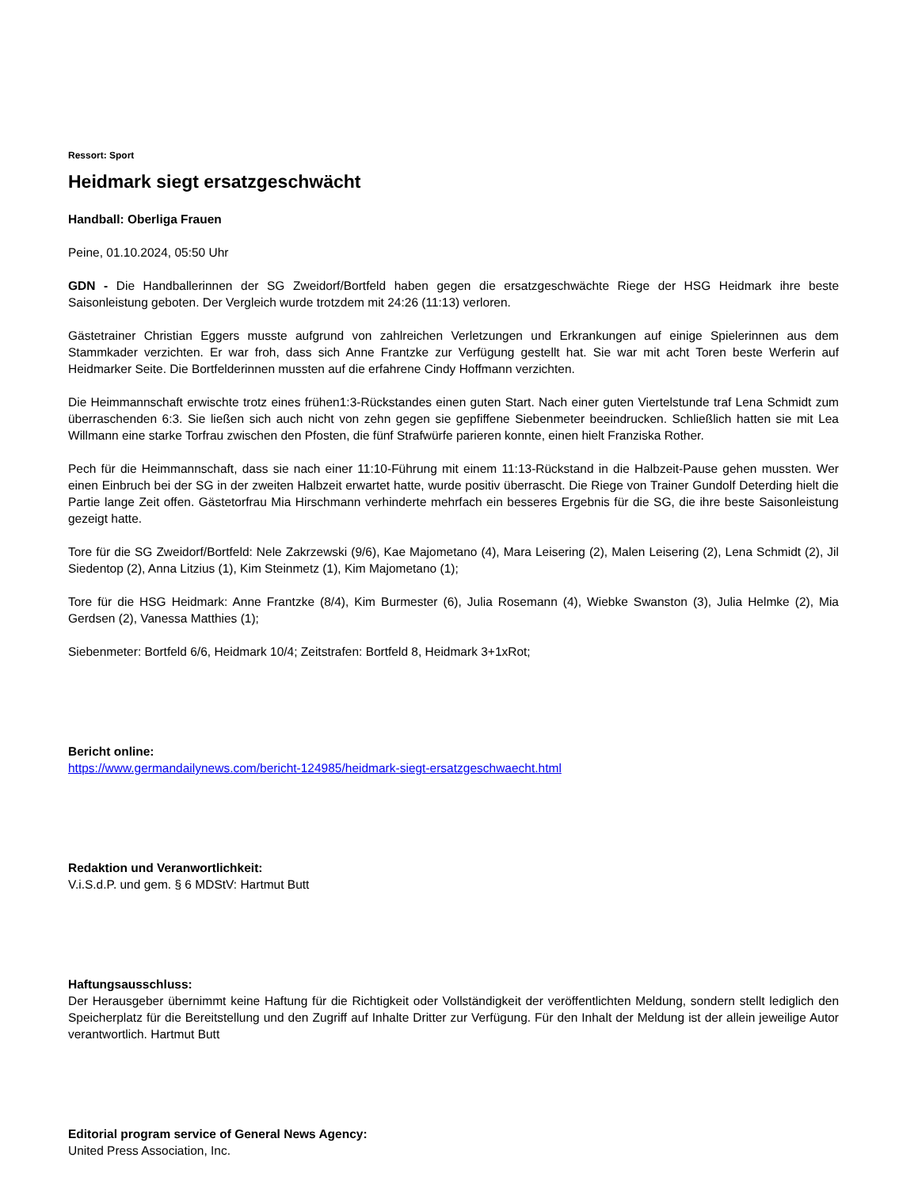Ressort: Sport
Heidmark siegt ersatzgeschwächt
Handball: Oberliga Frauen
Peine, 01.10.2024, 05:50 Uhr
GDN - Die Handballerinnen der SG Zweidorf/Bortfeld haben gegen die ersatzgeschwächte Riege der HSG Heidmark ihre beste Saisonleistung geboten. Der Vergleich wurde trotzdem mit 24:26 (11:13) verloren.
Gästetrainer Christian Eggers musste aufgrund von zahlreichen Verletzungen und Erkrankungen auf einige Spielerinnen aus dem Stammkader verzichten. Er war froh, dass sich Anne Frantzke zur Verfügung gestellt hat. Sie war mit acht Toren beste Werferin auf Heidmarker Seite. Die Bortfelderinnen mussten auf die erfahrene Cindy Hoffmann verzichten.
Die Heimmannschaft erwischte trotz eines frühen1:3-Rückstandes einen guten Start. Nach einer guten Viertelstunde traf Lena Schmidt zum überraschenden 6:3. Sie ließen sich auch nicht von zehn gegen sie gepfiffene Siebenmeter beeindrucken. Schließlich hatten sie mit Lea Willmann eine starke Torfrau zwischen den Pfosten, die fünf Strafwürfe parieren konnte, einen hielt Franziska Rother.
Pech für die Heimmannschaft, dass sie nach einer 11:10-Führung mit einem 11:13-Rückstand in die Halbzeit-Pause gehen mussten. Wer einen Einbruch bei der SG in der zweiten Halbzeit erwartet hatte, wurde positiv überrascht. Die Riege von Trainer Gundolf Deterding hielt die Partie lange Zeit offen. Gästetorfrau Mia Hirschmann verhinderte mehrfach ein besseres Ergebnis für die SG, die ihre beste Saisonleistung gezeigt hatte.
Tore für die SG Zweidorf/Bortfeld: Nele Zakrzewski (9/6), Kae Majometano (4), Mara Leisering (2), Malen Leisering (2), Lena Schmidt (2), Jil Siedentop (2), Anna Litzius (1), Kim Steinmetz (1), Kim Majometano (1);
Tore für die HSG Heidmark: Anne Frantzke (8/4), Kim Burmester (6), Julia Rosemann (4), Wiebke Swanston (3), Julia Helmke (2), Mia Gerdsen (2), Vanessa Matthies (1);
Siebenmeter: Bortfeld 6/6, Heidmark 10/4; Zeitstrafen: Bortfeld 8, Heidmark 3+1xRot;
Bericht online:
https://www.germandailynews.com/bericht-124985/heidmark-siegt-ersatzgeschwaecht.html
Redaktion und Veranwortlichkeit:
V.i.S.d.P. und gem. § 6 MDStV: Hartmut Butt
Haftungsausschluss:
Der Herausgeber übernimmt keine Haftung für die Richtigkeit oder Vollständigkeit der veröffentlichten Meldung, sondern stellt lediglich den Speicherplatz für die Bereitstellung und den Zugriff auf Inhalte Dritter zur Verfügung. Für den Inhalt der Meldung ist der allein jeweilige Autor verantwortlich. Hartmut Butt
Editorial program service of General News Agency:
United Press Association, Inc.